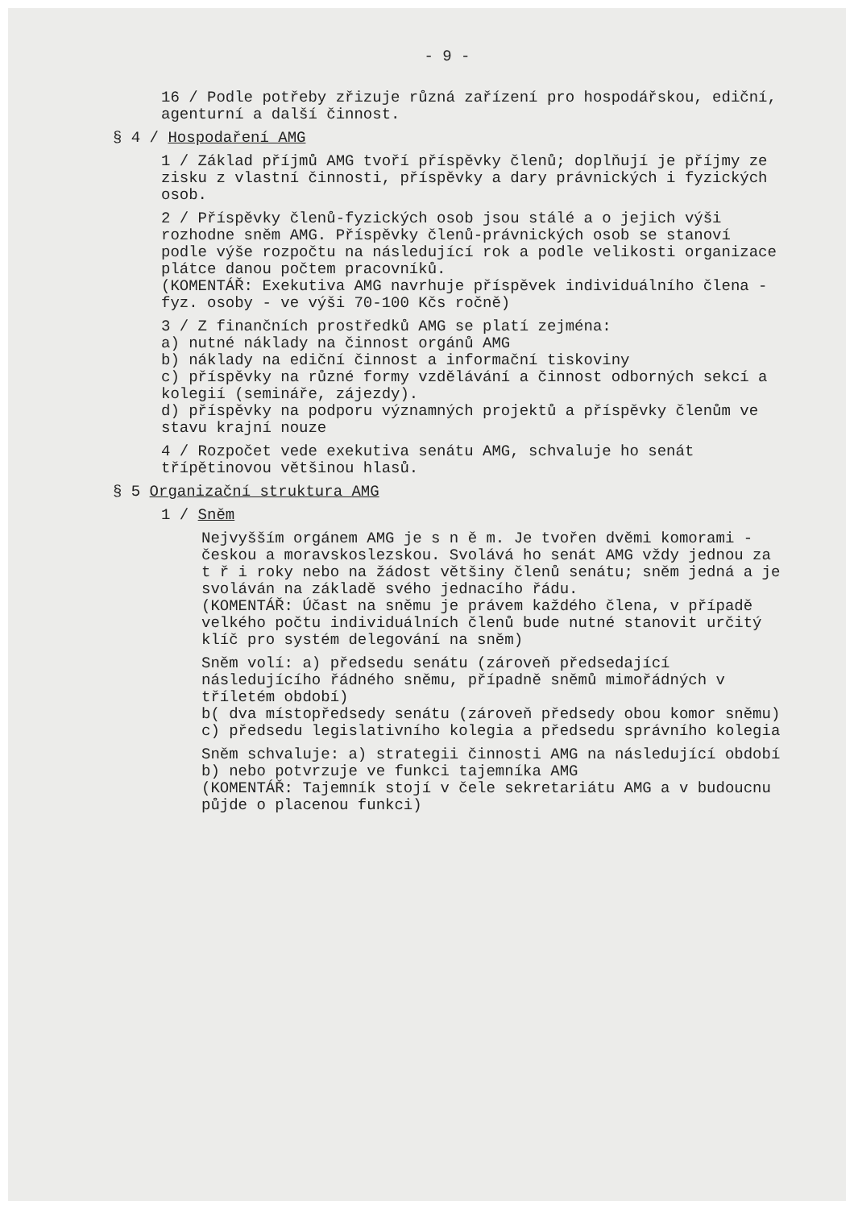- 9 -
16 / Podle potřeby zřizuje různá zařízení pro hospodářskou, ediční, agenturní a další činnost.
§ 4 / Hospodaření AMG
1 / Základ příjmů AMG tvoří příspěvky členů; doplňují je příjmy ze zisku z vlastní činnosti, příspěvky a dary právnických i fyzických osob.
2 / Příspěvky členů-fyzických osob jsou stálé a o jejich výši rozhodne sněm AMG. Příspěvky členů-právnických osob se stanoví podle výše rozpočtu na následující rok a podle velikosti organizace plátce danou počtem pracovníků.
(KOMENTÁŘ: Exekutiva AMG navrhuje příspěvek individuálního člena - fyz. osoby - ve výši 70-100 Kčs ročně)
3 / Z finančních prostředků AMG se platí zejména:
a) nutné náklady na činnost orgánů AMG
b) náklady na ediční činnost a informační tiskoviny
c) příspěvky na různé formy vzdělávání a činnost odborných sekcí a kolegií (semináře, zájezdy).
d) příspěvky na podporu významných projektů a příspěvky členům ve stavu krajní nouze
4 / Rozpočet vede exekutiva senátu AMG, schvaluje ho senát třípětinovou většinou hlasů.
§ 5 Organizační struktura AMG
1 / Sněm
Nejvyšším orgánem AMG je s n ě m. Je tvořen dvěmi komorami - českou a moravskoslezskou. Svolává ho senát AMG vždy jednou za t ř i roky nebo na žádost většiny členů senátu; sněm jedná a je svoláván na základě svého jednacího řádu.
(KOMENTÁŘ: Účast na sněmu je právem každého člena, v případě velkého počtu individuálních členů bude nutné stanovit určitý klíč pro systém delegování na sněm)
Sněm volí: a) předsedu senátu (zároveň předsedající následujícího řádného sněmu, případně sněmů mimořádných v tříletém období)
b( dva místopředsedy senátu (zároveň předsedy obou komor sněmu)
c) předsedu legislativního kolegia a předsedu správního kolegia
Sněm schvaluje: a) strategii činnosti AMG na následující období
b) nebo potvrzuje ve funkci tajemníka AMG
(KOMENTÁŘ: Tajemník stojí v čele sekretariátu AMG a v budoucnu půjde o placenou funkci)